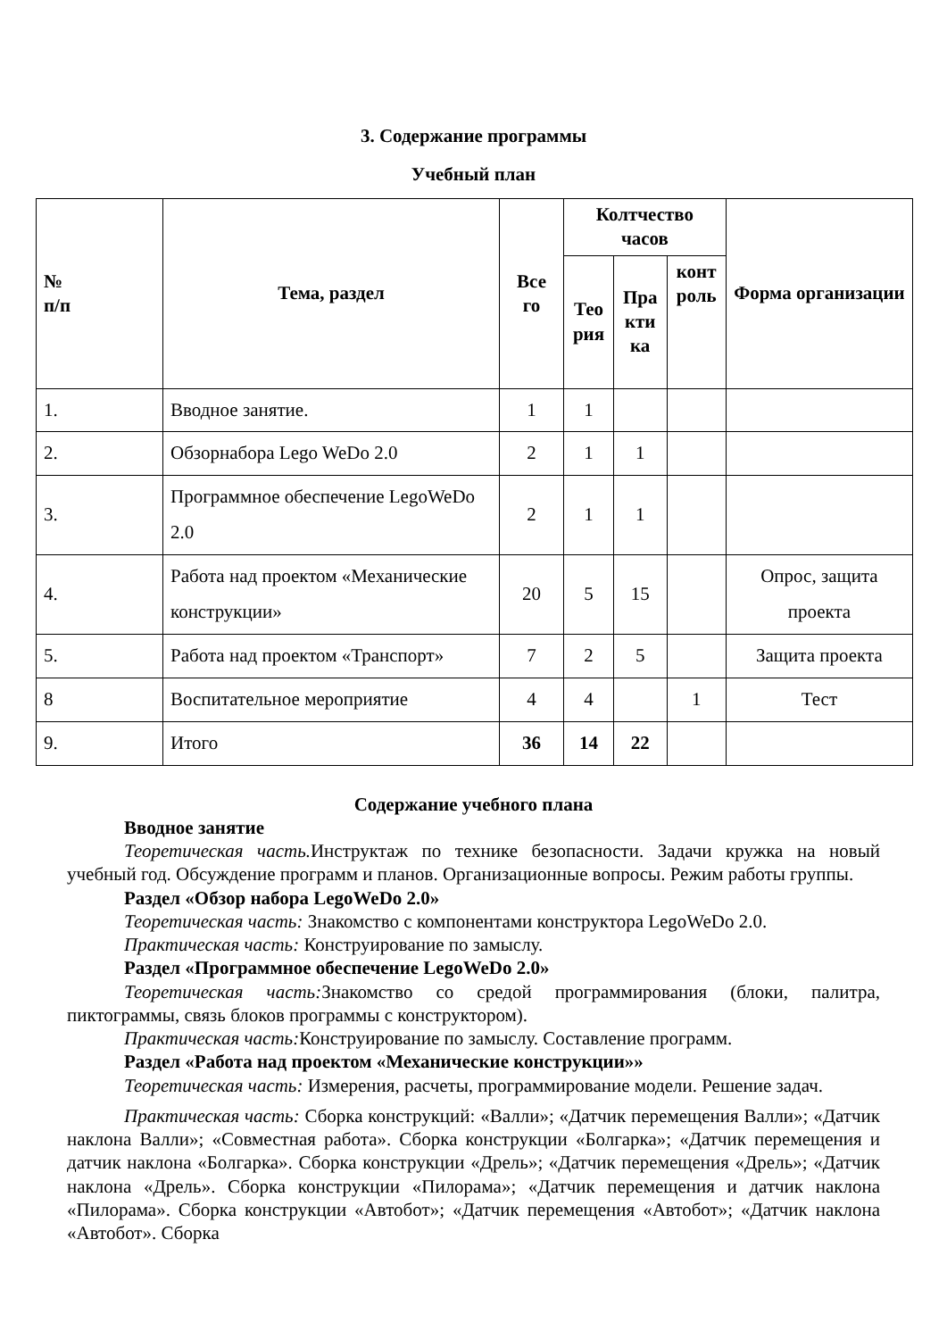3. Содержание программы
Учебный план
| № п/п | Тема, раздел | Все го | Колтчество часов | | | Форма организации |
| --- | --- | --- | --- | --- | --- | --- |
| | | | Тео рия | Пра кти ка | конт роль | |
| 1. | Вводное занятие. | 1 | 1 | | | |
| 2. | Обзорнабора Lego WeDo 2.0 | 2 | 1 | 1 | | |
| 3. | Программное обеспечение LegoWeDo 2.0 | 2 | 1 | 1 | | |
| 4. | Работа над проектом «Механические конструкции» | 20 | 5 | 15 | | Опрос, защита проекта |
| 5. | Работа над проектом «Транспорт» | 7 | 2 | 5 | | Защита проекта |
| 8 | Воспитательное мероприятие | 4 | 4 | | 1 | Тест |
| 9. | Итого | 36 | 14 | 22 | | |
Содержание учебного плана
Вводное занятие
Теоретическая часть. Инструктаж по технике безопасности. Задачи кружка на новый учебный год. Обсуждение программ и планов. Организационные вопросы. Режим работы группы.
Раздел «Обзор набора LegoWeDo 2.0»
Теоретическая часть: Знакомство с компонентами конструктора LegoWeDo 2.0.
Практическая часть: Конструирование по замыслу.
Раздел «Программное обеспечение LegoWeDo 2.0»
Теоретическая часть: Знакомство со средой программирования (блоки, палитра, пиктограммы, связь блоков программы с конструктором).
Практическая часть: Конструирование по замыслу. Составление программ.
Раздел «Работа над проектом «Механические конструкции»»
Теоретическая часть: Измерения, расчеты, программирование модели. Решение задач.
Практическая часть: Сборка конструкций: «Валли»; «Датчик перемещения Валли»; «Датчик наклона Валли»; «Совместная работа». Сборка конструкции «Болгарка»; «Датчик перемещения и датчик наклона «Болгарка». Сборка конструкции «Дрель»; «Датчик перемещения «Дрель»; «Датчик наклона «Дрель». Сборка конструкции «Пилорама»; «Датчик перемещения и датчик наклона «Пилорама». Сборка конструкции «Автобот»; «Датчик перемещения «Автобот»; «Датчик наклона «Автобот». Сборка